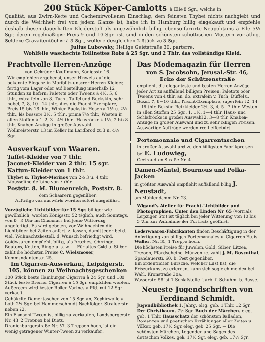200 Stück Köper-Camlotts à Elle 8 Sgr., welche in
Qualität, aus Zwirn-Kette und Cachemirwollenen Einschlag, dem feinsten Thybet nichts nachgiebt und durch die Weichheit frei von jedem Glanze ist, habe ich in Hamburg billig eingekauft und empfehle deshalb diesen dauerhaften Kleiderstoff als ungewöhnlich billig, ebenso farrirte Neapolitains à Elle 5½ Sgr. deren regelmäßiger Preis 9 und 10 Sgr. ist, sind in den schönsten schottischen Mustern vorräthig. Seidene Cravattentücher à 3 Sgr., wollene desgleichen 2 Stück zu 3 Sgr.
Julius Lubowsky, Heilige Geiststraße 30. parterre.
Wohlfeile waschechte Toilinettes Robe à 25 Sgr. und 2 Thlr. das vollständige Kleid.
Prachtvolle Herren-Anzüge
von Gebrüder Kauffmann, Königsstr. 16.
Wir empfehlen ergebenst, unser Hinweis auf die bekannte Eleganz in Moriblitz unserer Herren-Kleider, fertig vom Lager oder auf Bestellung innerhalb 12 Stunden zu liefern: Paletots oder Tweens à 4½, 5, 6 thlr., extra fein von 8. Tuch-, Taffel und Buckskin, sehr nobel, 7, 8, 10—14 thlr., dies die Pracht-Exemplare, Preis 15 bis 18 thlr., Winter-Buckskin-Hosen à 1½ u. 2½ thlr., bis bessere 3½, 5 thlr., prima 7½ thlr., Westen in allen Stoffen à 1, 2, 3—4½ thlr., Hausröcke à 1½, 2 bis 8 thlr. Knaben-Anzüge in großer Auswahl.
Wollmeisterstr. 13 im Keller im Landbrod zu 3 u. 4½ Sgr.
Ausverkauf von Waaren.
Taffet-Kleider von 7 thlr.
Jaconet-Kleider von 2 thlr. 15 sgr.
Kattun-Kleider von 1 thlr.
Thybet u. Thybet-Merinos von 2½ 3 u. 4 thlr. Mousseline de laine von 2 thlr.
Poststr. 8. M. Blumenreich, Poststr. 8.
dem Schaarern gegenüber.
Aufträge von auswärts werden sofort ausgeführt.
Vorzügliche Lichtbilder für 15 Sgr. billiger wie gewöhnlich, werden Königsstr. 52 täglich, auch Sonntags, von 9—3 Uhr im Glashause bei jeder Witterung angefertigt. Es wird gebeten, vor Weihnachten die Lichtbilder bei Zeiten anfert. z. lassen, damit jeder bei d. viel. Weihnachtsbestell. d. Wunsch befriedigt wird.
Goldwaaren empfiehlt billig, als Broches, Ohrringe, Boutons, Ketten, Ringe u. s. w. — Für altes Gold u. Silber zahlt die höchsten Preise C. Wielsmoser, Kommandantenstr. 25.
Im Cigarren-Ausverkauf, Leipzigerstr. 105, können zu Weihnachtsgeschenken
100 Stück beste Hamburger Cigarren à 24 Sgr. und 100 Stück beste Bremer Cigarren à 15 Sgr. empfohlen werden. Außerdem wird bester Rollen-Varinas à Pfd. mit 12 Sgr. verkauft.
Gehäkelte Damentaschen von 15 Sgr. an, Zephirwolle à Loth 2½ Sgr. bei Hammerschmidt Nachfolger, Straluerstr. neben 22.
Ein Flanschi-Tween ist billig zu verkaufen, Landsbergerstr. Nr. 43, 2 Treppen bei Dietz.
Dranienburgerstraße Nr. 57. 3 Treppen hoch, ist ein wenig getragener Winter-Tween zu verkaufen.
Das Modemagazin für Herren
von S. Jacobsohn, Jerusal.-Str. 46,
Ecke der Schützenstraße
empfiehlt die eleganteste und besten Herren-Anzüge jeder Art zu auffallend billigen Preisen: Paletots oder Tweens von 4 thlr. an, do. extrafein v. Tuch, Düffel u. Buksf. 7, 8—10 thlr., Pracht-Exemplare, superfein 12, 14—16 thlr. Buksfin-Beinkleider 2½, 3, 4, 5—7 thlr. Westen in allen Stoffen 25 Sgr., 1, 1½, 2—4 thlr. Haus- und Schlafröcke in großer Auswahl 2, 3—8 thlr. Knaben-Anzüge in großer Auswahl und zu sehr billigen Preisen. Auswärtige Aufträge werden reell effectuirt.
Portemonnaie und Cigarrentaschen
in großer Auswahl und zu den billigsten Fabrikpreisen bei E. Ludowieg,
Gertraudten-Straße Nr. 4.
Damen-Mäntel, Bournous und Polka-Jacken
in größter Auswahl empfiehlt auffallend billig J. Neustadt,
am Mühlendamm Nr. 23.
Wigand's Atelier für Pracht-Lichtbilder und Photographien, Unter den Linden Nr. 65 (vormals Leipziger Str.) ist täglich bei jeder Witterung von 10 bis 3 Uhr zur Aufnahme der Portraits geöffnet.
Lederwaaren-Fabrikanten finden Beschäftigung in der Anfertigung von billigen Portemonnaies u. Cigarren-Etuis Waller, Nr. 31, 1 Treppe hoch.
Die höchsten Preise für Juwelen, Gold, Silber, Litzen, Tressen, Pfandscheine, Münzen zc. zahlt J. M. Rosenthal, Spandauerstr. 60. b. Post gegenüber.
Ein ordentlicher Bursche, welcher Lust hat, die Friseurkunst zu erlernen, kann sich sogleich melden bei Wahl, Kronstraße 30a.
Wasserstr. 58 ist 1 Schlafstelle f. arb. f. Schuhm. b. Busse.
Neueste Jugendschriften von Ferdinand Schmidt.
Jugendbibliothek 1. Jahrg. eleg. geb. 1 Thlr. 12 Sgr. Der Christbaum. 7½ Sgr. Buch der Märchen. eleg. geb. 1 Thlr. Hausschatz der schönsten Balladen, Romanzen und poetischen Erzählungen aller Zeiten u. Völker. geb. 17½ Sgr. eleg. geb. 25 Sgr. — Die schönsten Märchen, Legenden und Sagen des deutschen Volkes. geb. 17½ Sgr. eleg. geb. 17½ Sgr.